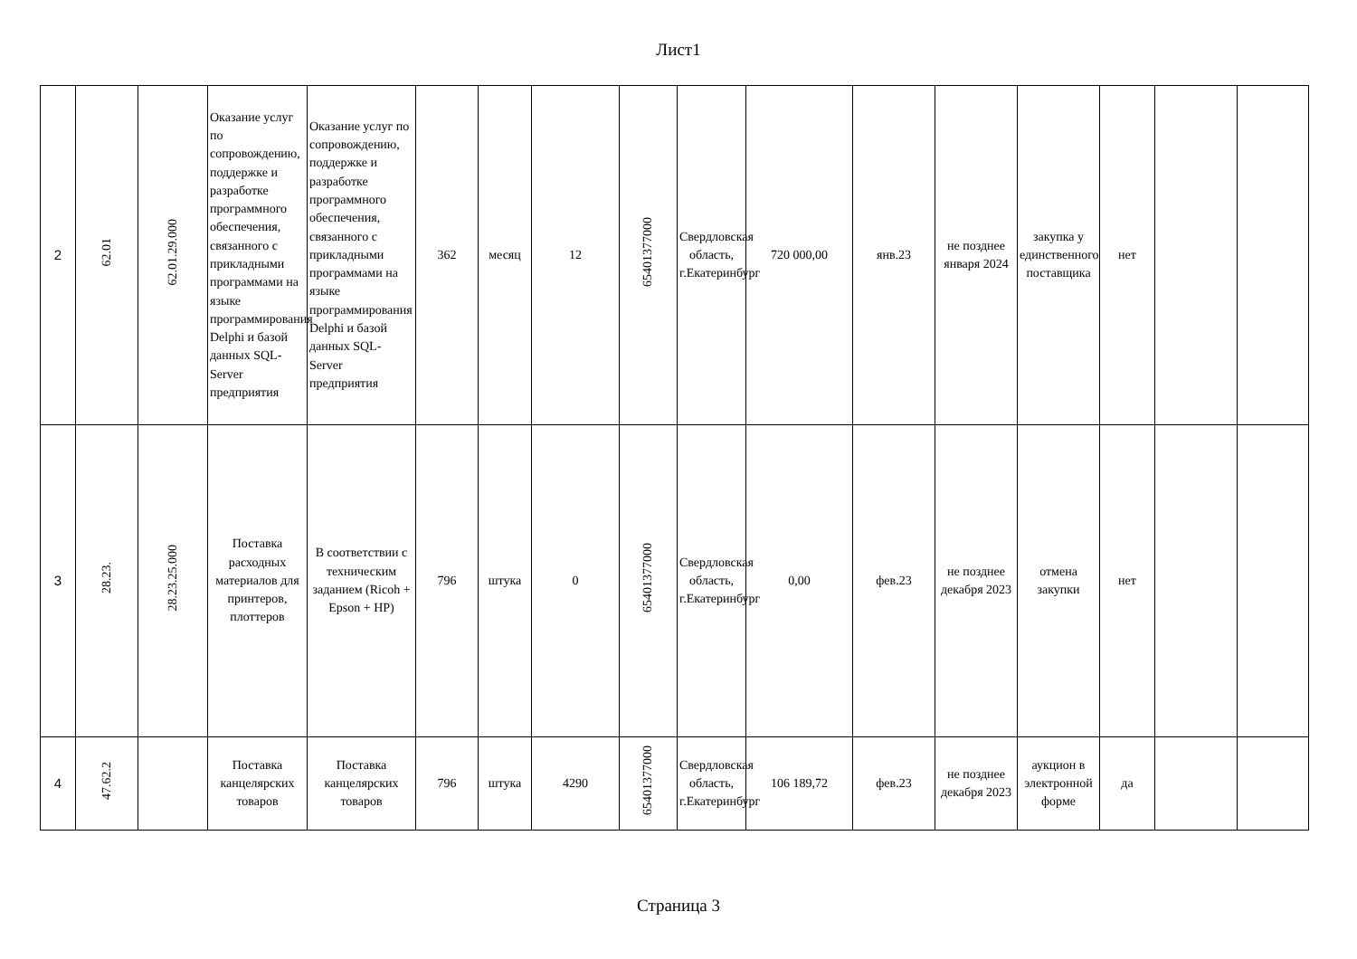Лист1
| 2 | 62.01 | 62.01.29.000 | Оказание услуг по сопровождению, поддержке и разработке программного обеспечения, связанного с прикладными программами на языке программирования Delphi и базой данных SQL-Server предприятия | Оказание услуг по сопровождению, поддержке и разработке программного обеспечения, связанного с прикладными программами на языке программирования Delphi и базой данных SQL-Server предприятия | 362 | месяц | 12 | 65401377000 | Свердловская область, г.Екатеринбург | 720 000,00 | янв.23 | не позднее января 2024 | закупка у единственного поставщика | нет | | |
| 3 | 28.23. | 28.23.25.000 | Поставка расходных материалов для принтеров, плоттеров | В соответствии с техническим заданием (Ricoh + Epson + HP) | 796 | штука | 0 | 65401377000 | Свердловская область, г.Екатеринбург | 0,00 | фев.23 | не позднее декабря 2023 | отмена закупки | нет | | |
| 4 | 47.62.2 | | Поставка канцелярских товаров | Поставка канцелярских товаров | 796 | штука | 4290 | 65401377000 | Свердловская область, г.Екатеринбург | 106 189,72 | фев.23 | не позднее декабря 2023 | аукцион в электронной форме | да | | |
Страница 3